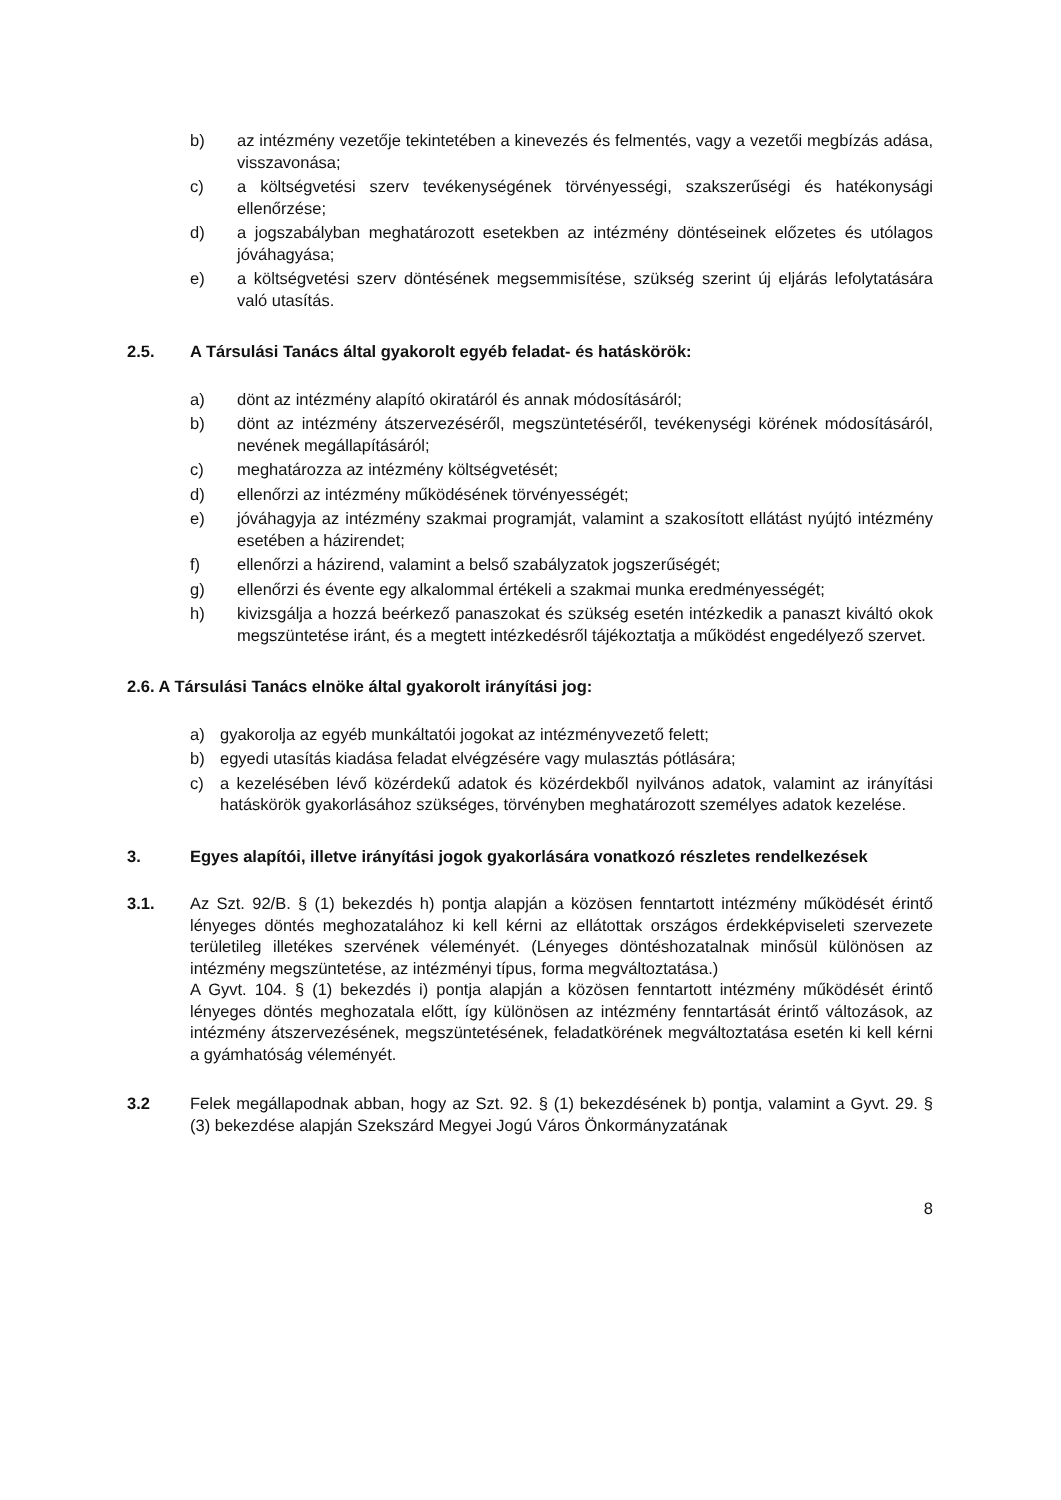b) az intézmény vezetője tekintetében a kinevezés és felmentés, vagy a vezetői megbízás adása, visszavonása;
c) a költségvetési szerv tevékenységének törvényességi, szakszerűségi és hatékonysági ellenőrzése;
d) a jogszabályban meghatározott esetekben az intézmény döntéseinek előzetes és utólagos jóváhagyása;
e) a költségvetési szerv döntésének megsemmisítése, szükség szerint új eljárás lefolytatására való utasítás.
2.5. A Társulási Tanács által gyakorolt egyéb feladat- és hatáskörök:
a) dönt az intézmény alapító okiratáról és annak módosításáról;
b) dönt az intézmény átszervezéséről, megszüntetéséről, tevékenységi körének módosításáról, nevének megállapításáról;
c) meghatározza az intézmény költségvetését;
d) ellenőrzi az intézmény működésének törvényességét;
e) jóváhagyja az intézmény szakmai programját, valamint a szakosított ellátást nyújtó intézmény esetében a házirendet;
f) ellenőrzi a házirend, valamint a belső szabályzatok jogszerűségét;
g) ellenőrzi és évente egy alkalommal értékeli a szakmai munka eredményességét;
h) kivizsgálja a hozzá beérkező panaszokat és szükség esetén intézkedik a panaszt kiváltó okok megszüntetése iránt, és a megtett intézkedésről tájékoztatja a működést engedélyező szervet.
2.6. A Társulási Tanács elnöke által gyakorolt irányítási jog:
a) gyakorolja az egyéb munkáltatói jogokat az intézményvezető felett;
b) egyedi utasítás kiadása feladat elvégzésére vagy mulasztás pótlására;
c) a kezelésében lévő közérdekű adatok és közérdekből nyilvános adatok, valamint az irányítási hatáskörök gyakorlásához szükséges, törvényben meghatározott személyes adatok kezelése.
3. Egyes alapítói, illetve irányítási jogok gyakorlására vonatkozó részletes rendelkezések
3.1. Az Szt. 92/B. § (1) bekezdés h) pontja alapján a közösen fenntartott intézmény működését érintő lényeges döntés meghozatalához ki kell kérni az ellátottak országos érdekképviseleti szervezete területileg illetékes szervének véleményét. (Lényeges döntéshozatalnak minősül különösen az intézmény megszüntetése, az intézményi típus, forma megváltoztatása.)
A Gyvt. 104. § (1) bekezdés i) pontja alapján a közösen fenntartott intézmény működését érintő lényeges döntés meghozatala előtt, így különösen az intézmény fenntartását érintő változások, az intézmény átszervezésének, megszüntetésének, feladatkörének megváltoztatása esetén ki kell kérni a gyámhatóság véleményét.
3.2 Felek megállapodnak abban, hogy az Szt. 92. § (1) bekezdésének b) pontja, valamint a Gyvt. 29. § (3) bekezdése alapján Szekszárd Megyei Jogú Város Önkormányzatának
8